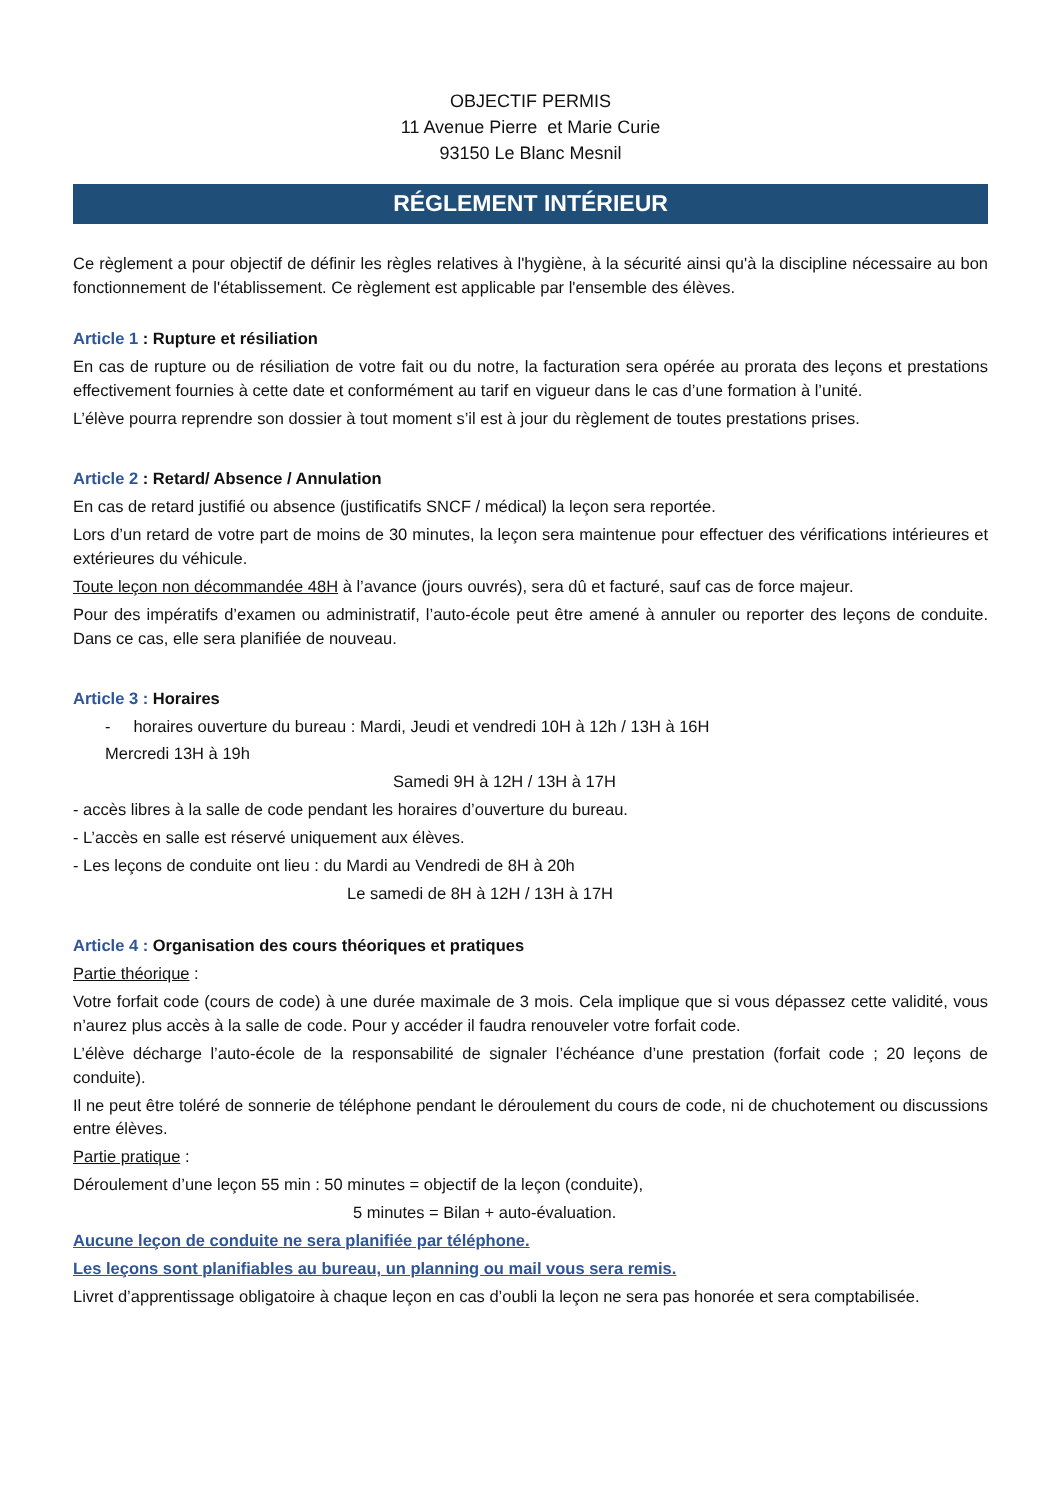OBJECTIF PERMIS
11 Avenue Pierre et Marie Curie
93150 Le Blanc Mesnil
RÉGLEMENT INTÉRIEUR
Ce règlement a pour objectif de définir les règles relatives à l'hygiène, à la sécurité ainsi qu'à la discipline nécessaire au bon fonctionnement de l'établissement. Ce règlement est applicable par l'ensemble des élèves.
Article 1 : Rupture et résiliation
En cas de rupture ou de résiliation de votre fait ou du notre, la facturation sera opérée au prorata des leçons et prestations effectivement fournies à cette date et conformément au tarif en vigueur dans le cas d’une formation à l’unité.
L’élève pourra reprendre son dossier à tout moment s’il est à jour du règlement de toutes prestations prises.
Article 2 : Retard/ Absence / Annulation
En cas de retard justifié ou absence (justificatifs SNCF / médical) la leçon sera reportée.
Lors d’un retard de votre part de moins de 30 minutes, la leçon sera maintenue pour effectuer des vérifications intérieures et extérieures du véhicule.
Toute leçon non décommandée 48H à l’avance (jours ouvrés), sera dû et facturé, sauf cas de force majeur.
Pour des impératifs d’examen ou administratif, l’auto-école peut être amené à annuler ou reporter des leçons de conduite. Dans ce cas, elle sera planifiée de nouveau.
Article 3 : Horaires
- horaires ouverture du bureau : Mardi, Jeudi et vendredi 10H à 12h / 13H à 16H
Mercredi 13H à 19h
Samedi 9H à 12H / 13H à 17H
- accès libres à la salle de code pendant les horaires d’ouverture du bureau.
- L’accès en salle est réservé uniquement aux élèves.
- Les leçons de conduite ont lieu : du Mardi au Vendredi de 8H à 20h
Le samedi de 8H à 12H / 13H à 17H
Article 4 : Organisation des cours théoriques et pratiques
Partie théorique :
Votre forfait code (cours de code) à une durée maximale de 3 mois. Cela implique que si vous dépassez cette validité, vous n’aurez plus accès à la salle de code. Pour y accéder il faudra renouveler votre forfait code.
L’élève décharge l’auto-école de la responsabilité de signaler l’échéance d’une prestation (forfait code ; 20 leçons de conduite).
Il ne peut être toléré de sonnerie de téléphone pendant le déroulement du cours de code, ni de chuchotement ou discussions entre élèves.
Partie pratique :
Déroulement d’une leçon 55 min : 50 minutes = objectif de la leçon (conduite),
5 minutes = Bilan + auto-évaluation.
Aucune leçon de conduite ne sera planifiée par téléphone.
Les leçons sont planifiables au bureau, un planning ou mail vous sera remis.
Livret d’apprentissage obligatoire à chaque leçon en cas d’oubli la leçon ne sera pas honorée et sera comptabilisée.